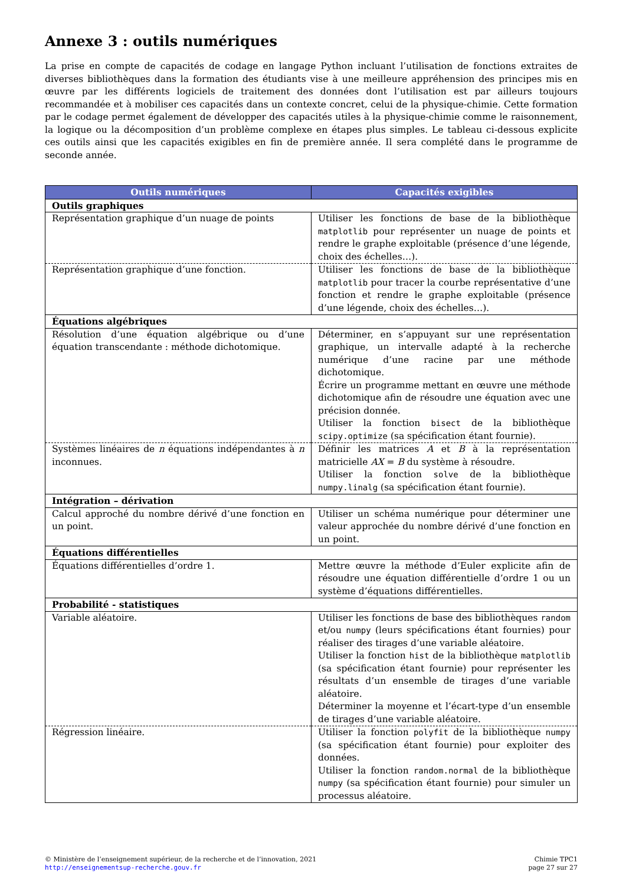Annexe 3 : outils numériques
La prise en compte de capacités de codage en langage Python incluant l’utilisation de fonctions extraites de diverses bibliothèques dans la formation des étudiants vise à une meilleure appréhension des principes mis en œuvre par les différents logiciels de traitement des données dont l’utilisation est par ailleurs toujours recommandée et à mobiliser ces capacités dans un contexte concret, celui de la physique-chimie. Cette formation par le codage permet également de développer des capacités utiles à la physique-chimie comme le raisonnement, la logique ou la décomposition d’un problème complexe en étapes plus simples. Le tableau ci-dessous explicite ces outils ainsi que les capacités exigibles en fin de première année. Il sera complété dans le programme de seconde année.
| Outils numériques | Capacités exigibles |
| --- | --- |
| Outils graphiques | |
| Représentation graphique d’un nuage de points | Utiliser les fonctions de base de la bibliothèque matplotlib pour représenter un nuage de points et rendre le graphe exploitable (présence d’une légende, choix des échelles…). |
| Représentation graphique d’une fonction. | Utiliser les fonctions de base de la bibliothèque matplotlib pour tracer la courbe représentative d’une fonction et rendre le graphe exploitable (présence d’une légende, choix des échelles…). |
| Équations algébriques | |
| Résolution d’une équation algébrique ou d’une équation transcendante : méthode dichotomique. | Déterminer, en s’appuyant sur une représentation graphique, un intervalle adapté à la recherche numérique d’une racine par une méthode dichotomique. Écrire un programme mettant en œuvre une méthode dichotomique afin de résoudre une équation avec une précision donnée. Utiliser la fonction bisect de la bibliothèque scipy.optimize (sa spécification étant fournie). |
| Systèmes linéaires de n équations indépendantes à n inconnues. | Définir les matrices A et B à la représentation matricielle AX = B du système à résoudre. Utiliser la fonction solve de la bibliothèque numpy.linalg (sa spécification étant fournie). |
| Intégration – dérivation | |
| Calcul approché du nombre dérivé d’une fonction en un point. | Utiliser un schéma numérique pour déterminer une valeur approchée du nombre dérivé d’une fonction en un point. |
| Équations différentielles | |
| Équations différentielles d’ordre 1. | Mettre œuvre la méthode d’Euler explicite afin de résoudre une équation différentielle d’ordre 1 ou un système d’équations différentielles. |
| Probabilité - statistiques | |
| Variable aléatoire. | Utiliser les fonctions de base des bibliothèques random et/ou numpy (leurs spécifications étant fournies) pour réaliser des tirages d’une variable aléatoire. Utiliser la fonction hist de la bibliothèque matplotlib (sa spécification étant fournie) pour représenter les résultats d’un ensemble de tirages d’une variable aléatoire. Déterminer la moyenne et l’écart-type d’un ensemble de tirages d’une variable aléatoire. |
| Régression linéaire. | Utiliser la fonction polyfit de la bibliothèque numpy (sa spécification étant fournie) pour exploiter des données. Utiliser la fonction random.normal de la bibliothèque numpy (sa spécification étant fournie) pour simuler un processus aléatoire. |
© Ministère de l’enseignement supérieur, de la recherche et de l’innovation, 2021
http://enseignementsup-recherche.gouv.fr
Chimie TPC1
page 27 sur 27